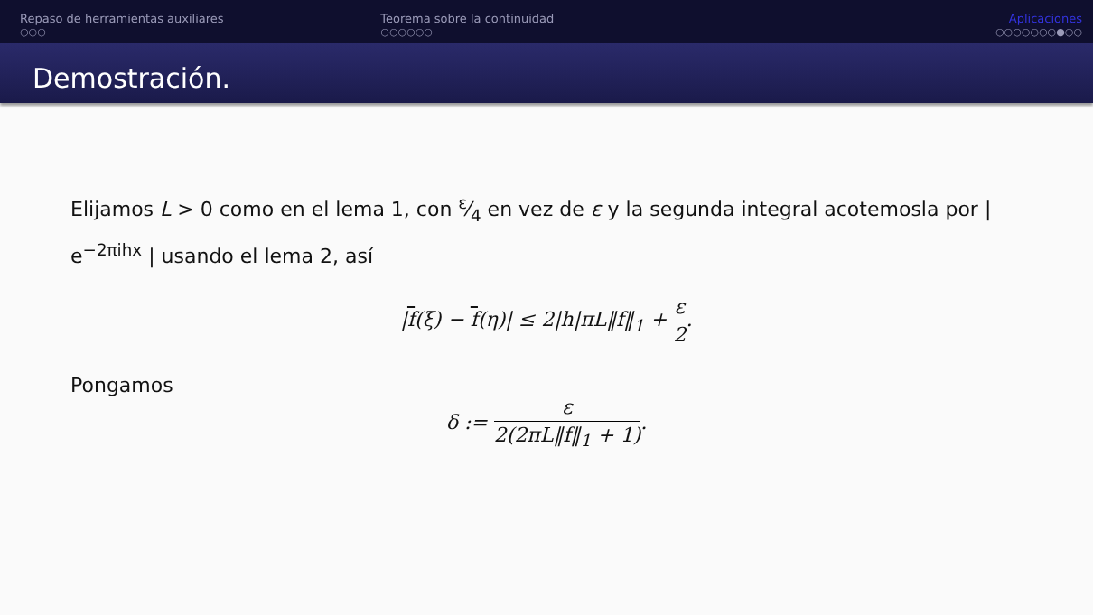Repaso de herramientas auxiliares
○○○
Teorema sobre la continuidad
○○○○○○
Aplicaciones
○○○○○○○●○○
Demostración.
Elijamos L > 0 como en el lema 1, con ε⁄4 en vez de ε y la segunda integral acotemosla por | e<sup>−2πihx</sup> | usando el lema 2, así
|f(ξ) − f(η)| ≤ 2|h|πL‖f‖<sub>1</sub> + ε 2.
Pongamos
δ := ε 2(2πL‖f‖<sub>1</sub> + 1).